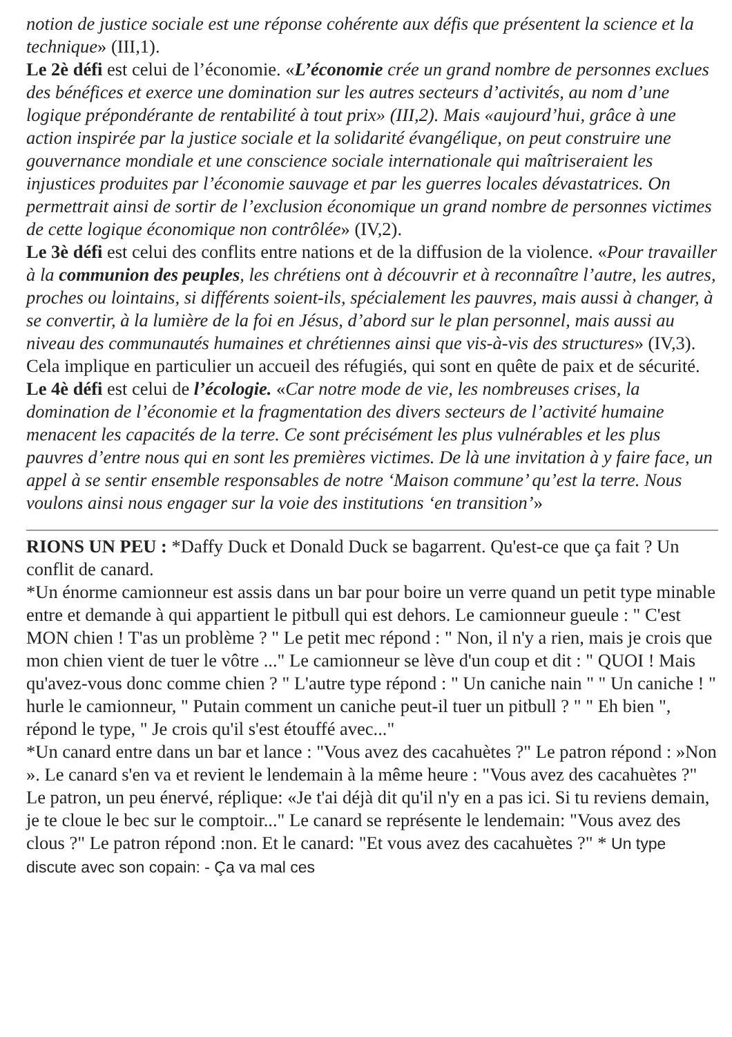notion de justice sociale est une réponse cohérente aux défis que présentent la science et la technique» (III,1).
Le 2è défi est celui de l’économie. «L’économie crée un grand nombre de personnes exclues des bénéfices et exerce une domination sur les autres secteurs d’activités, au nom d’une logique prépondérante de rentabilité à tout prix» (III,2). Mais «aujourd’hui, grâce à une action inspirée par la justice sociale et la solidarité évangélique, on peut construire une gouvernance mondiale et une conscience sociale internationale qui maîtriseraient les injustices produites par l’économie sauvage et par les guerres locales dévastatrices. On permettrait ainsi de sortir de l’exclusion économique un grand nombre de personnes victimes de cette logique économique non contrôlée» (IV,2).
Le 3è défi est celui des conflits entre nations et de la diffusion de la violence. «Pour travailler à la communion des peuples, les chrétiens ont à découvrir et à reconnaître l’autre, les autres, proches ou lointains, si différents soient-ils, spécialement les pauvres, mais aussi à changer, à se convertir, à la lumière de la foi en Jésus, d’abord sur le plan personnel, mais aussi au niveau des communautés humaines et chrétiennes ainsi que vis-à-vis des structures» (IV,3). Cela implique en particulier un accueil des réfugiés, qui sont en quête de paix et de sécurité.
Le 4è défi est celui de l’écologie. «Car notre mode de vie, les nombreuses crises, la domination de l’économie et la fragmentation des divers secteurs de l’activité humaine menacent les capacités de la terre. Ce sont précisément les plus vulnérables et les plus pauvres d’entre nous qui en sont les premières victimes. De là une invitation à y faire face, un appel à se sentir ensemble responsables de notre ‘Maison commune’ qu’est la terre. Nous voulons ainsi nous engager sur la voie des institutions ‘en transition’»
RIONS UN PEU : *Daffy Duck et Donald Duck se bagarrent. Qu'est-ce que ça fait ? Un conflit de canard.
*Un énorme camionneur est assis dans un bar pour boire un verre quand un petit type minable entre et demande à qui appartient le pitbull qui est dehors. Le camionneur gueule : " C'est MON chien ! T'as un problème ? " Le petit mec répond : " Non, il n'y a rien, mais je crois que mon chien vient de tuer le vôtre ..." Le camionneur se lève d'un coup et dit : " QUOI ! Mais qu'avez-vous donc comme chien ? " L'autre type répond : " Un caniche nain " " Un caniche ! " hurle le camionneur, " Putain comment un caniche peut-il tuer un pitbull ? " " Eh bien ", répond le type, " Je crois qu'il s'est étouffé avec..."
*Un canard entre dans un bar et lance : "Vous avez des cacahuètes ?" Le patron répond : »Non ». Le canard s'en va et revient le lendemain à la même heure : "Vous avez des cacahuètes ?" Le patron, un peu énervé, réplique: «Je t'ai déjà dit qu'il n'y en a pas ici. Si tu reviens demain, je te cloue le bec sur le comptoir..." Le canard se représente le lendemain: "Vous avez des clous ?" Le patron répond :non. Et le canard: "Et vous avez des cacahuètes ?" * Un type discute avec son copain: - Ça va mal ces